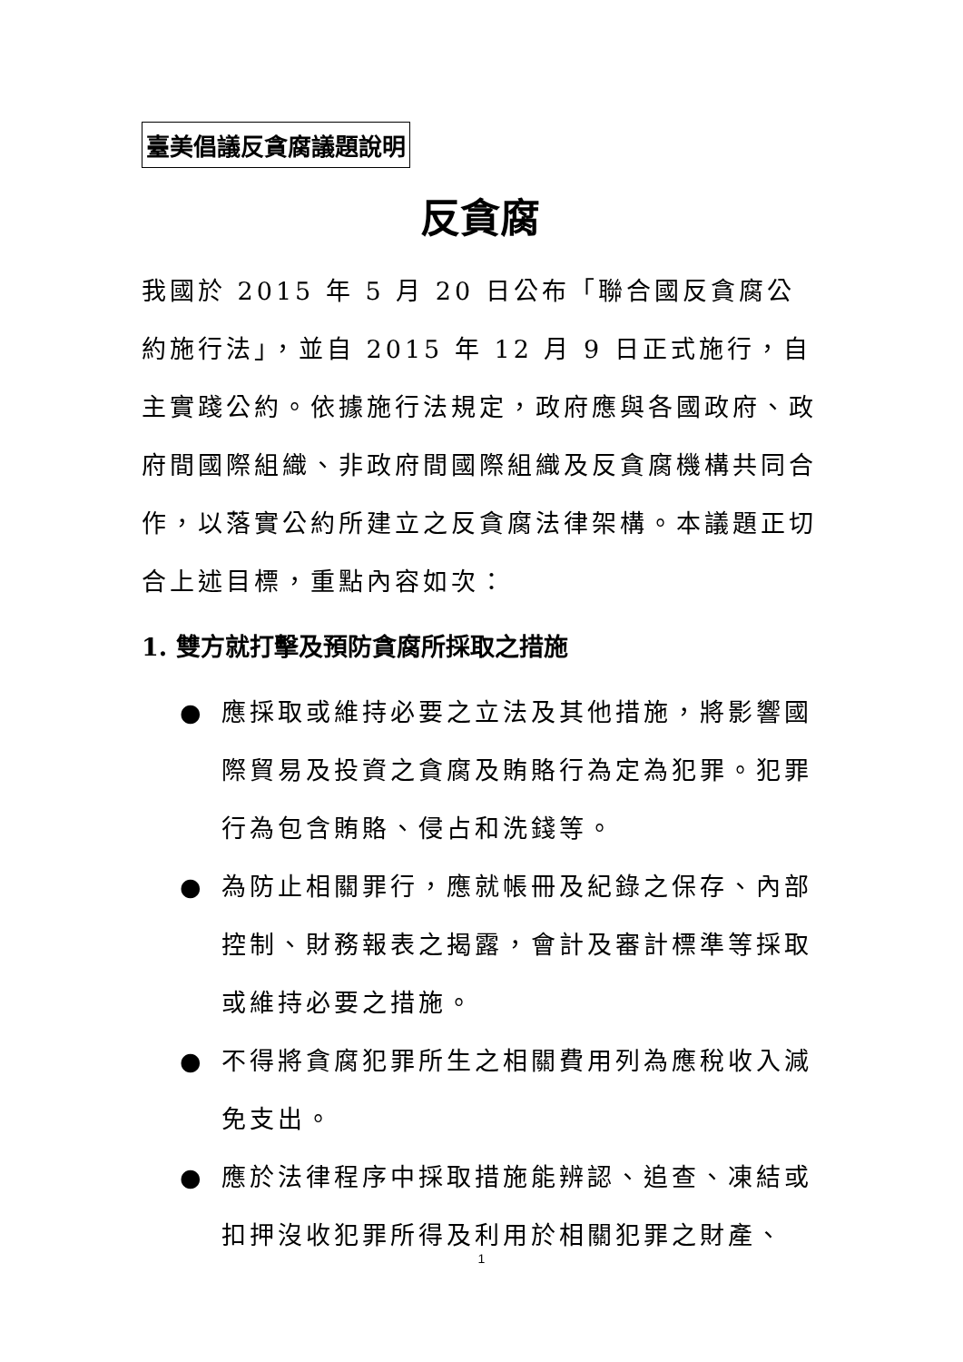臺美倡議反貪腐議題說明
反貪腐
我國於 2015 年 5 月 20 日公布「聯合國反貪腐公約施行法」，並自 2015 年 12 月 9 日正式施行，自主實踐公約。依據施行法規定，政府應與各國政府、政府間國際組織、非政府間國際組織及反貪腐機構共同合作，以落實公約所建立之反貪腐法律架構。本議題正切合上述目標，重點內容如次：
1. 雙方就打擊及預防貪腐所採取之措施
● 應採取或維持必要之立法及其他措施，將影響國際貿易及投資之貪腐及賄賂行為定為犯罪。犯罪行為包含賄賂、侵占和洗錢等。
● 為防止相關罪行，應就帳冊及紀錄之保存、內部控制、財務報表之揭露，會計及審計標準等採取或維持必要之措施。
● 不得將貪腐犯罪所生之相關費用列為應稅收入減免支出。
● 應於法律程序中採取措施能辨認、追查、凍結或扣押沒收犯罪所得及利用於相關犯罪之財產、
1